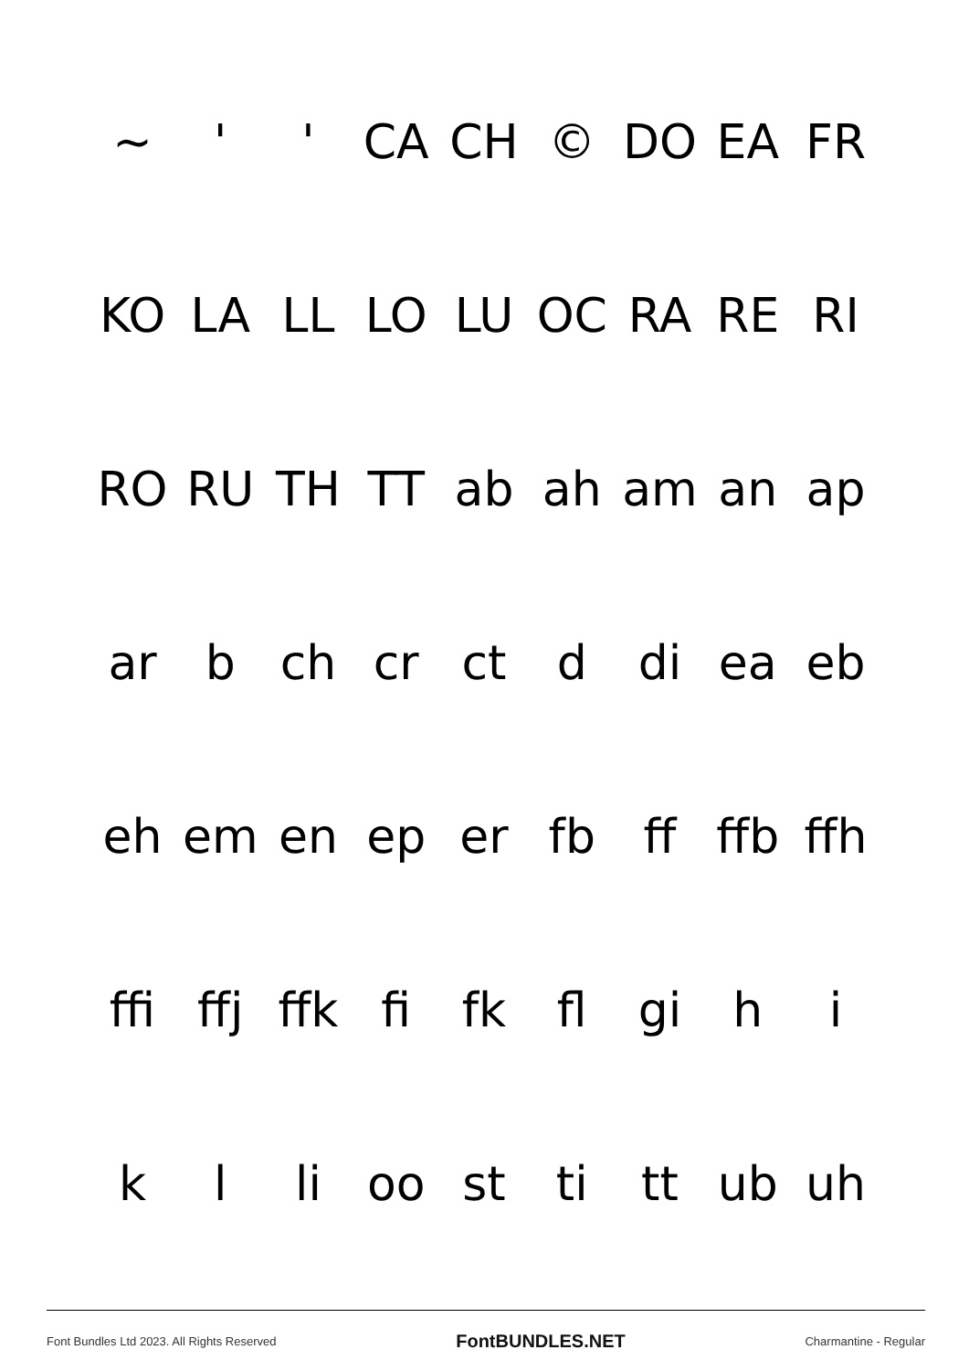~ ' ' CA CH © DO EA FR
KO LA LL LO LU OC RA RE RI
RO RU TH TT ab ah am an ap
ar b ch cr ct d di ea eb
eh em en ep er fb ff ffb ffh
ffi ffj ffk fi fk fl gi h i
k l li oo st ti tt ub uh
Font Bundles Ltd 2023. All Rights Reserved FontBUNDLES.NET Charmantine - Regular